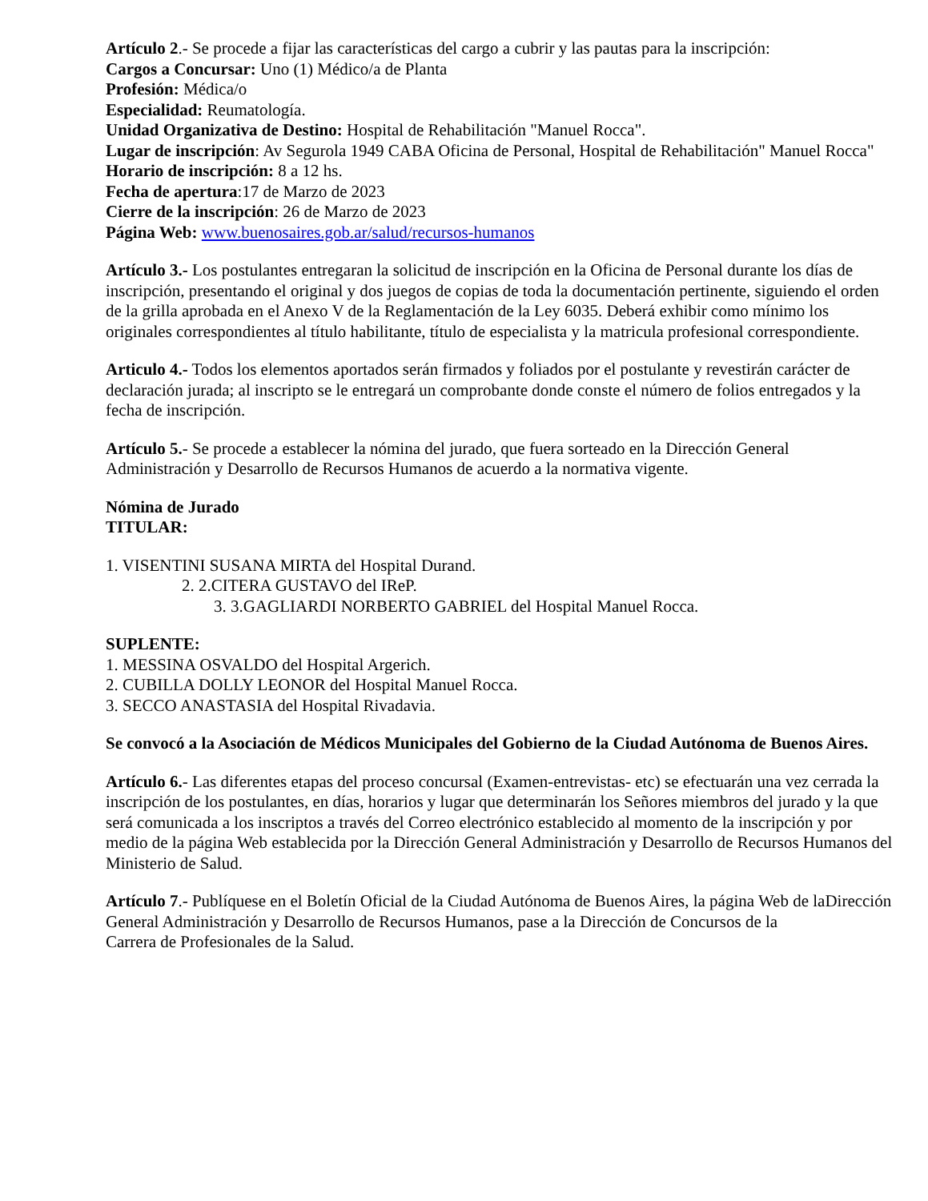Artículo 2.- Se procede a fijar las características del cargo a cubrir y las pautas para la inscripción:
Cargos a Concursar: Uno (1) Médico/a de Planta
Profesión: Médica/o
Especialidad: Reumatología.
Unidad Organizativa de Destino: Hospital de Rehabilitación "Manuel Rocca".
Lugar de inscripción: Av Segurola 1949 CABA Oficina de Personal, Hospital de Rehabilitación" Manuel Rocca" Horario de inscripción: 8 a 12 hs.
Fecha de apertura:17 de Marzo de 2023
Cierre de la inscripción: 26 de Marzo de 2023
Página Web: www.buenosaires.gob.ar/salud/recursos-humanos
Artículo 3.- Los postulantes entregaran la solicitud de inscripción en la Oficina de Personal durante los días de inscripción, presentando el original y dos juegos de copias de toda la documentación pertinente, siguiendo el orden de la grilla aprobada en el Anexo V de la Reglamentación de la Ley 6035. Deberá exhibir como mínimo los originales correspondientes al título habilitante, título de especialista y la matricula profesional correspondiente.
Articulo 4.- Todos los elementos aportados serán firmados y foliados por el postulante y revestirán carácter de declaración jurada; al inscripto se le entregará un comprobante donde conste el número de folios entregados y la fecha de inscripción.
Artículo 5.- Se procede a establecer la nómina del jurado, que fuera sorteado en la Dirección General Administración y Desarrollo de Recursos Humanos de acuerdo a la normativa vigente.
Nómina de Jurado
TITULAR:
1. VISENTINI SUSANA MIRTA del Hospital Durand.
2. 2.CITERA GUSTAVO del IReP.
3. 3.GAGLIARDI NORBERTO GABRIEL del Hospital Manuel Rocca.
SUPLENTE:
1. MESSINA OSVALDO del Hospital Argerich.
2. CUBILLA DOLLY LEONOR del Hospital Manuel Rocca.
3. SECCO ANASTASIA del Hospital Rivadavia.
Se convocó a la Asociación de Médicos Municipales del Gobierno de la Ciudad Autónoma de Buenos Aires.
Artículo 6.- Las diferentes etapas del proceso concursal (Examen-entrevistas- etc) se efectuarán una vez cerrada la inscripción de los postulantes, en días, horarios y lugar que determinarán los Señores miembros del jurado y la que será comunicada a los inscriptos a través del Correo electrónico establecido al momento de la inscripción y por medio de la página Web establecida por la Dirección General Administración y Desarrollo de Recursos Humanos del Ministerio de Salud.
Artículo 7.- Publíquese en el Boletín Oficial de la Ciudad Autónoma de Buenos Aires, la página Web de laDirección General Administración y Desarrollo de Recursos Humanos, pase a la Dirección de Concursos de la
Carrera de Profesionales de la Salud.